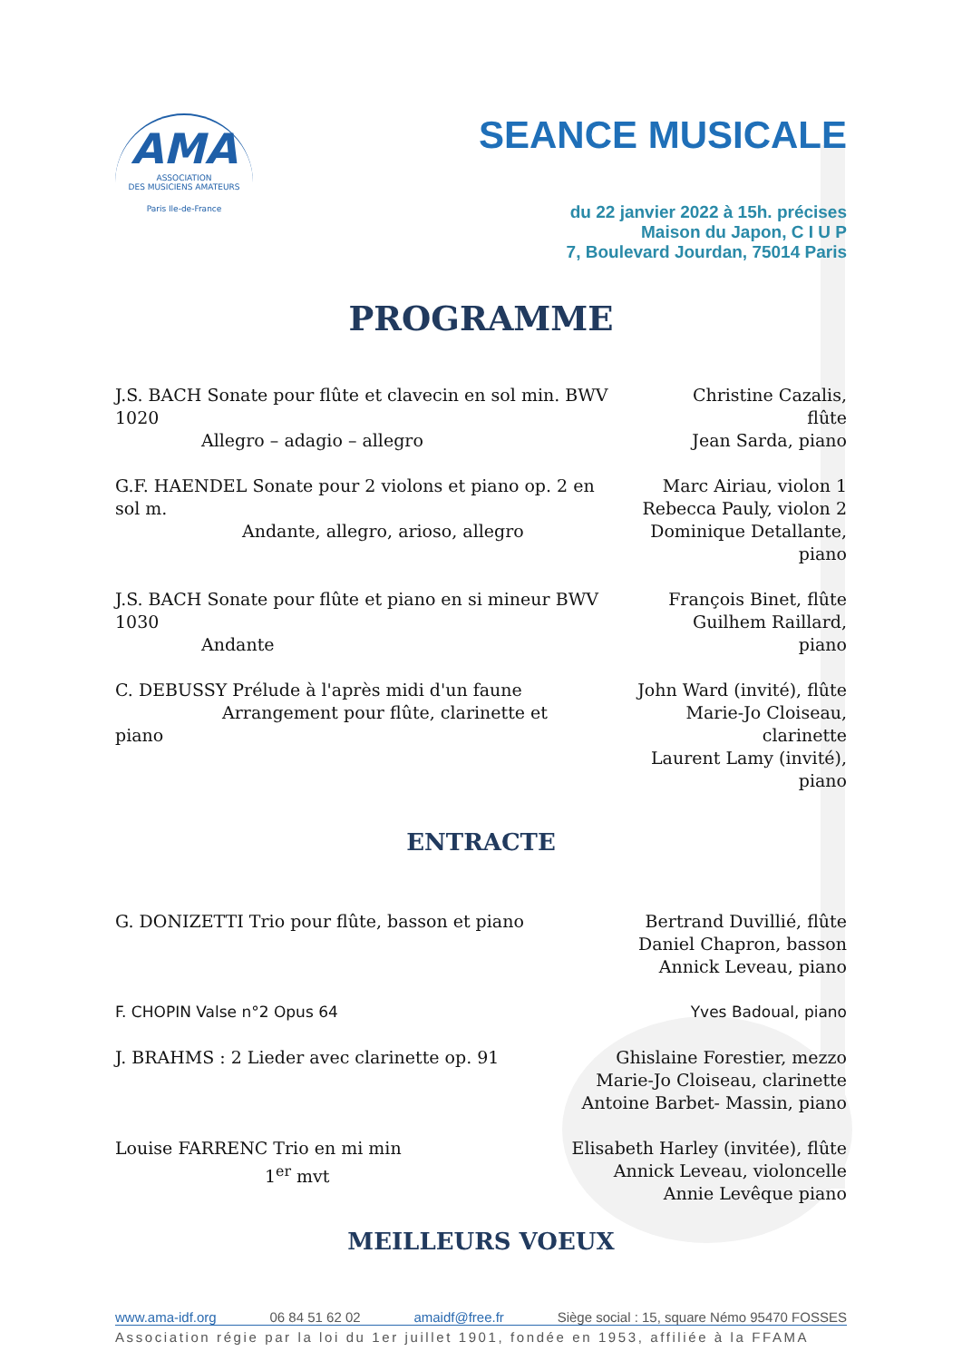AMA
ASSOCIATION
DES MUSICIENS AMATEURS
Paris Ile-de-France
SEANCE MUSICALE
du 22 janvier 2022 à 15h. précises
Maison du Japon, C I U P
7, Boulevard Jourdan, 75014 Paris
PROGRAMME
J.S. BACH Sonate pour flûte et clavecin en sol min. BWV 1020
Allegro – adagio – allegro
Christine Cazalis, flûte
Jean Sarda, piano
G.F. HAENDEL Sonate pour 2 violons et piano op. 2 en sol m.
Andante, allegro, arioso, allegro
Marc Airiau, violon 1
Rebecca Pauly, violon 2
Dominique Detallante, piano
J.S. BACH Sonate pour flûte et piano en si mineur BWV 1030
Andante
François Binet, flûte
Guilhem Raillard, piano
C. DEBUSSY Prélude à l'après midi d'un faune
Arrangement pour flûte, clarinette et piano
John Ward (invité), flûte
Marie-Jo Cloiseau, clarinette
Laurent Lamy (invité), piano
ENTRACTE
G. DONIZETTI Trio pour flûte, basson et piano
Bertrand Duvillié, flûte
Daniel Chapron, basson
Annick Leveau, piano
F. CHOPIN Valse n°2 Opus 64 Yves Badoual, piano
J. BRAHMS : 2 Lieder avec clarinette op. 91
Ghislaine Forestier, mezzo
Marie-Jo Cloiseau, clarinette
Antoine Barbet- Massin, piano
Louise FARRENC Trio en mi min
1<sup>er</sup> mvt
Elisabeth Harley (invitée), flûte
Annick Leveau, violoncelle
Annie Levêque piano
MEILLEURS VOEUX
www.ama-idf.org 06 84 51 62 02 amaidf@free.fr Siège social : 15, square Némo 95470 FOSSES
Association régie par la loi du 1er juillet 1901, fondée en 1953, affiliée à la FFAMA